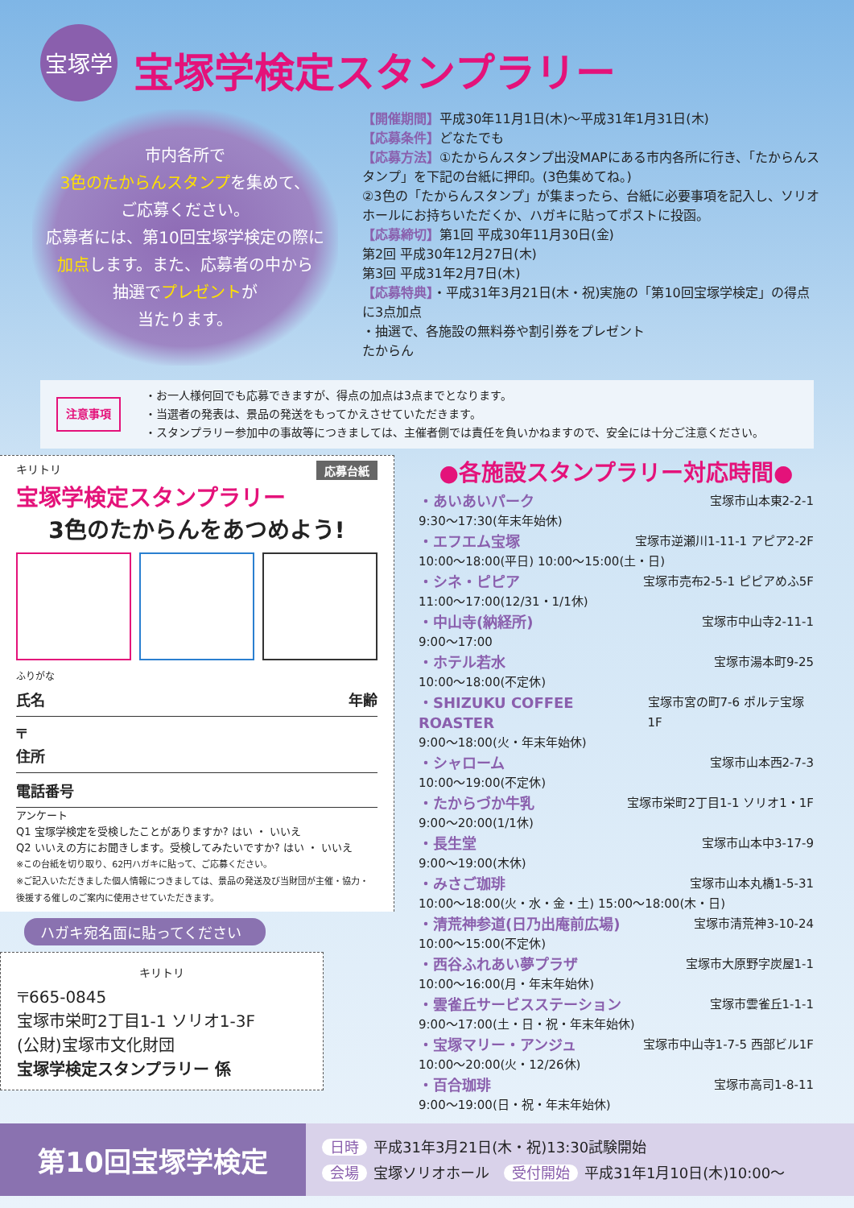宝塚学
宝塚学検定スタンプラリー
市内各所で
3色のたからんスタンプを集めて、
ご応募ください。
応募者には、第10回宝塚学検定の際に
加点します。また、応募者の中から
抽選でプレゼントが
当たります。
【開催期間】平成30年11月1日(木)～平成31年1月31日(木)
【応募条件】どなたでも
【応募方法】①たからんスタンプ出没MAPにある市内各所に行き、「たからんスタンプ」を下記の台紙に押印。(3色集めてね。)
②3色の「たからんスタンプ」が集まったら、台紙に必要事項を記入し、ソリオホールにお持ちいただくか、ハガキに貼ってポストに投函。
【応募締切】第1回 平成30年11月30日(金)
第2回 平成30年12月27日(木)
第3回 平成31年2月7日(木)
【応募特典】・平成31年3月21日(木・祝)実施の「第10回宝塚学検定」の得点に3点加点
・抽選で、各施設の無料券や割引券をプレゼント
たからん
注意事項
・お一人様何回でも応募できますが、得点の加点は3点までとなります。
・当選者の発表は、景品の発送をもってかえさせていただきます。
・スタンプラリー参加中の事故等につきましては、主催者側では責任を負いかねますので、安全には十分ご注意ください。
キリトリ 応募台紙
宝塚学検定スタンプラリー
3色のたからんをあつめよう!
ふりがな
氏名 年齢
〒
住所
電話番号
アンケート
Q1 宝塚学検定を受検したことがありますか? はい ・ いいえ
Q2 いいえの方にお聞きします。受検してみたいですか? はい ・ いいえ
※この台紙を切り取り、62円ハガキに貼って、ご応募ください。
※ご記入いただきました個人情報につきましては、景品の発送及び当財団が主催・協力・後援する催しのご案内に使用させていただきます。
ハガキ宛名面に貼ってください
キリトリ
〒665-0845
宝塚市栄町2丁目1-1 ソリオ1-3F
(公財)宝塚市文化財団
宝塚学検定スタンプラリー 係
●各施設スタンプラリー対応時間●
・あいあいパーク 宝塚市山本東2-2-1
9:30～17:30(年末年始休)
・エフエム宝塚 宝塚市逆瀬川1-11-1 アピア2-2F
10:00～18:00(平日) 10:00～15:00(土・日)
・シネ・ピピア 宝塚市売布2-5-1 ピピアめふ5F
11:00～17:00(12/31・1/1休)
・中山寺(納経所) 宝塚市中山寺2-11-1
9:00～17:00
・ホテル若水 宝塚市湯本町9-25
10:00～18:00(不定休)
・SHIZUKU COFFEE ROASTER 宝塚市宮の町7-6 ポルテ宝塚1F
9:00～18:00(火・年末年始休)
・シャローム 宝塚市山本西2-7-3
10:00～19:00(不定休)
・たからづか牛乳 宝塚市栄町2丁目1-1 ソリオ1・1F
9:00～20:00(1/1休)
・長生堂 宝塚市山本中3-17-9
9:00～19:00(木休)
・みさご珈琲 宝塚市山本丸橋1-5-31
10:00～18:00(火・水・金・土) 15:00～18:00(木・日)
・清荒神参道(日乃出庵前広場) 宝塚市清荒神3-10-24
10:00～15:00(不定休)
・西谷ふれあい夢プラザ 宝塚市大原野字炭屋1-1
10:00～16:00(月・年末年始休)
・雲雀丘サービスステーション 宝塚市雲雀丘1-1-1
9:00～17:00(土・日・祝・年末年始休)
・宝塚マリー・アンジュ 宝塚市中山寺1-7-5 西部ビル1F
10:00～20:00(火・12/26休)
・百合珈琲 宝塚市高司1-8-11
9:00～19:00(日・祝・年末年始休)
第10回宝塚学検定
日時 平成31年3月21日(木・祝)13:30試験開始
会場 宝塚ソリオホール　受付開始 平成31年1月10日(木)10:00～